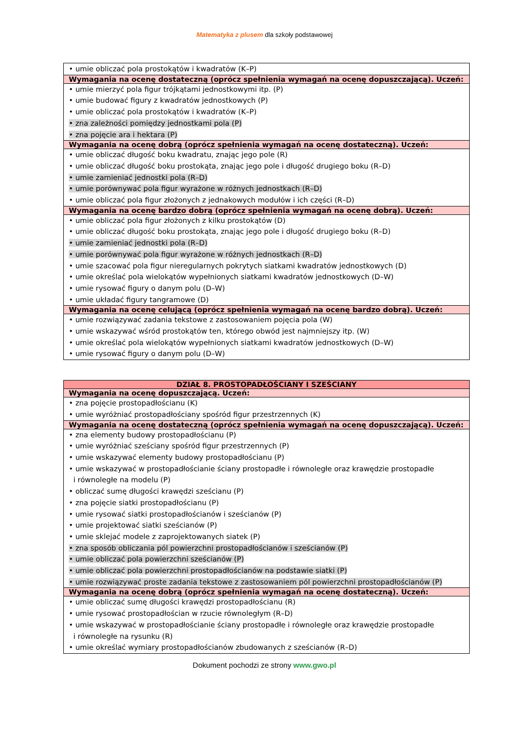Matematyka z plusem dla szkoły podstawowej
| • umie obliczać pola prostokątów i kwadratów (K–P) |
| Wymagania na ocenę dostateczną (oprócz spełnienia wymagań na ocenę dopuszczającą). Uczeń: |
| • umie mierzyć pola figur trójkątami jednostkowymi itp. (P) • umie budować figury z kwadratów jednostkowych (P) • umie obliczać pola prostokątów i kwadratów (K–P) • zna zależności pomiędzy jednostkami pola (P) • zna pojęcie ara i hektara (P) |
| Wymagania na ocenę dobrą (oprócz spełnienia wymagań na ocenę dostateczną). Uczeń: |
| • umie obliczać długość boku kwadratu, znając jego pole (R) • umie obliczać długość boku prostokąta, znając jego pole i długość drugiego boku (R–D) • umie zamieniać jednostki pola (R–D) • umie porównywać pola figur wyrażone w różnych jednostkach (R–D) • umie obliczać pola figur złożonych z jednakowych modułów i ich części (R–D) |
| Wymagania na ocenę bardzo dobrą (oprócz spełnienia wymagań na ocenę dobrą). Uczeń: |
| • umie obliczać pola figur złożonych z kilku prostokątów (D) • umie obliczać długość boku prostokąta, znając jego pole i długość drugiego boku (R–D) • umie zamieniać jednostki pola (R–D) • umie porównywać pola figur wyrażone w różnych jednostkach (R–D) • umie szacować pola figur nieregularnych pokrytych siatkami kwadratów jednostkowych (D) • umie określać pola wielokątów wypełnionych siatkami kwadratów jednostkowych (D–W) • umie rysować figury o danym polu (D–W) • umie układać figury tangramowe (D) |
| Wymagania na ocenę celującą (oprócz spełnienia wymagań na ocenę bardzo dobrą). Uczeń: |
| • umie rozwiązywać zadania tekstowe z zastosowaniem pojęcia pola (W) • umie wskazywać wśród prostokątów ten, którego obwód jest najmniejszy itp. (W) • umie określać pola wielokątów wypełnionych siatkami kwadratów jednostkowych (D–W) • umie rysować figury o danym polu (D–W) |
| DZIAŁ 8. PROSTOPADŁOŚCIANY I SZEŚCIANY |
| Wymagania na ocenę dopuszczającą. Uczeń: |
| • zna pojęcie prostopadłościanu (K) • umie wyróżniać prostopadłościany spośród figur przestrzennych (K) |
| Wymagania na ocenę dostateczną (oprócz spełnienia wymagań na ocenę dopuszczającą). Uczeń: |
| • zna elementy budowy prostopadłościanu (P) • umie wyróżniać sześciany spośród figur przestrzennych (P) • umie wskazywać elementy budowy prostopadłościanu (P) • umie wskazywać w prostopadłościanie ściany prostopadłe i równoległe oraz krawędzie prostopadłe i równoległe na modelu (P) • obliczać sumę długości krawędzi sześcianu (P) • zna pojęcie siatki prostopadłościanu (P) • umie rysować siatki prostopadłościanów i sześcianów (P) • umie projektować siatki sześcianów (P) • umie sklejać modele z zaprojektowanych siatek (P) • zna sposób obliczania pól powierzchni prostopadłościanów i sześcianów (P) • umie obliczać pola powierzchni sześcianów (P) • umie obliczać pola powierzchni prostopadłościanów na podstawie siatki (P) • umie rozwiązywać proste zadania tekstowe z zastosowaniem pól powierzchni prostopadłościanów (P) |
| Wymagania na ocenę dobrą (oprócz spełnienia wymagań na ocenę dostateczną). Uczeń: |
| • umie obliczać sumę długości krawędzi prostopadłościanu (R) • umie rysować prostopadłościan w rzucie równoległym (R–D) • umie wskazywać w prostopadłościanie ściany prostopadłe i równoległe oraz krawędzie prostopadłe i równoległe na rysunku (R) • umie określać wymiary prostopadłościanów zbudowanych z sześcianów (R–D) |
Dokument pochodzi ze strony www.gwo.pl